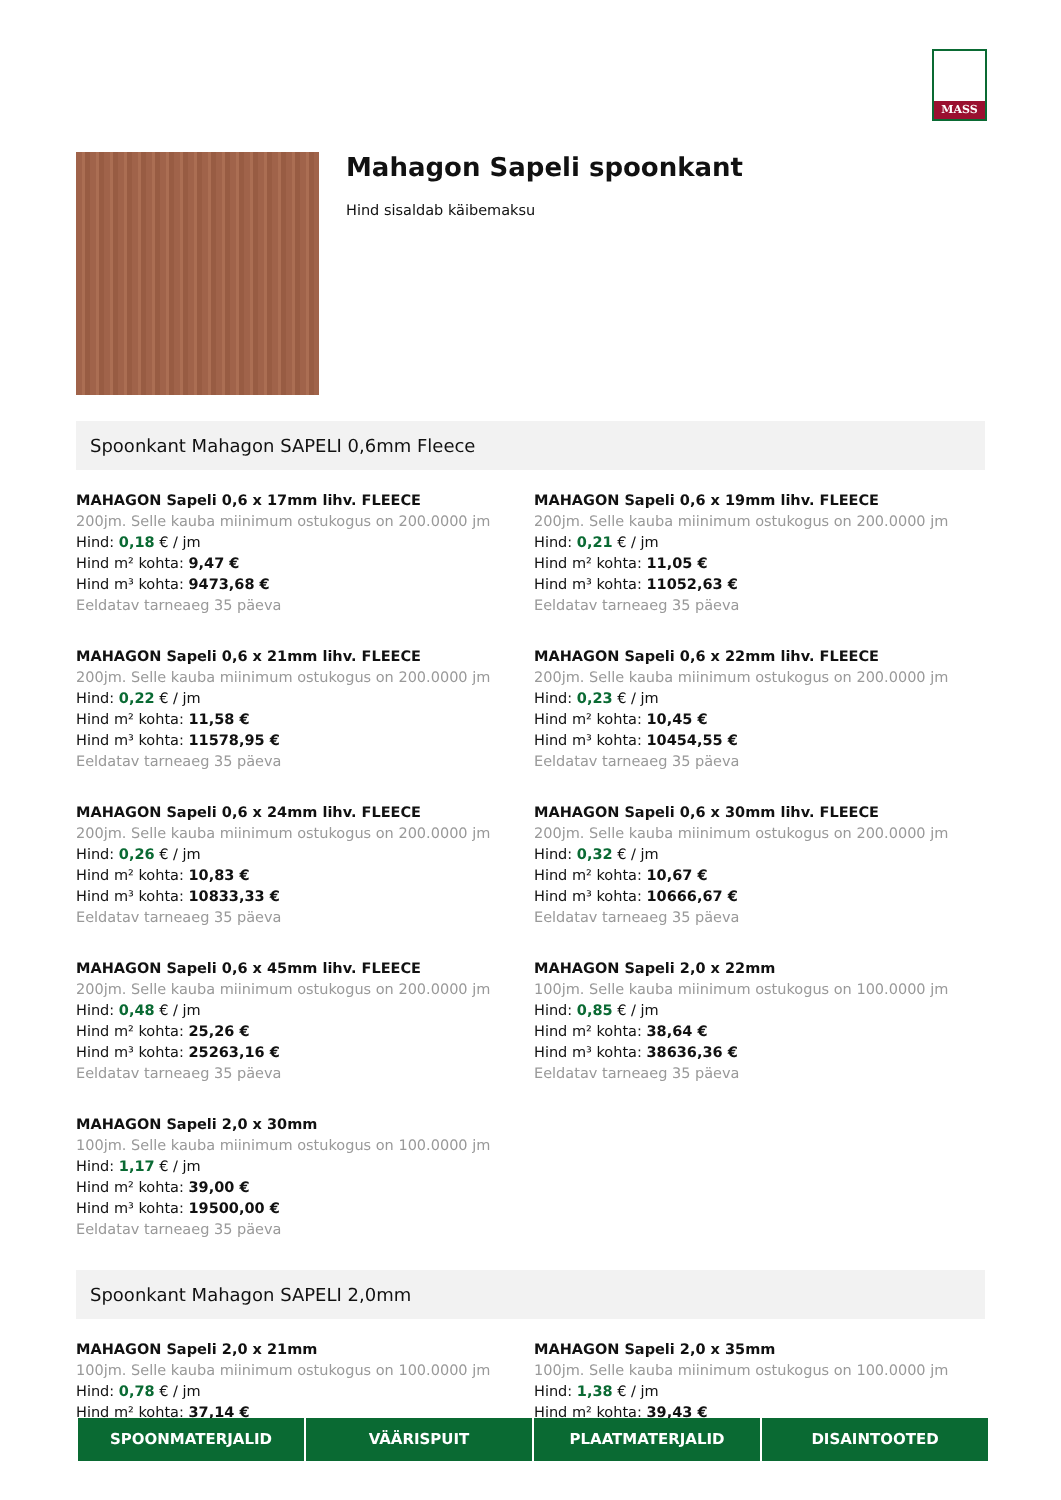MASS
Mahagon Sapeli spoonkant
Hind sisaldab käibemaksu
Spoonkant Mahagon SAPELI 0,6mm Fleece
MAHAGON Sapeli 0,6 x 17mm lihv. FLEECE
200jm. Selle kauba miinimum ostukogus on 200.0000 jm
Hind: 0,18 € / jm
Hind m² kohta: 9,47 €
Hind m³ kohta: 9473,68 €
Eeldatav tarneaeg 35 päeva
MAHAGON Sapeli 0,6 x 19mm lihv. FLEECE
200jm. Selle kauba miinimum ostukogus on 200.0000 jm
Hind: 0,21 € / jm
Hind m² kohta: 11,05 €
Hind m³ kohta: 11052,63 €
Eeldatav tarneaeg 35 päeva
MAHAGON Sapeli 0,6 x 21mm lihv. FLEECE
200jm. Selle kauba miinimum ostukogus on 200.0000 jm
Hind: 0,22 € / jm
Hind m² kohta: 11,58 €
Hind m³ kohta: 11578,95 €
Eeldatav tarneaeg 35 päeva
MAHAGON Sapeli 0,6 x 22mm lihv. FLEECE
200jm. Selle kauba miinimum ostukogus on 200.0000 jm
Hind: 0,23 € / jm
Hind m² kohta: 10,45 €
Hind m³ kohta: 10454,55 €
Eeldatav tarneaeg 35 päeva
MAHAGON Sapeli 0,6 x 24mm lihv. FLEECE
200jm. Selle kauba miinimum ostukogus on 200.0000 jm
Hind: 0,26 € / jm
Hind m² kohta: 10,83 €
Hind m³ kohta: 10833,33 €
Eeldatav tarneaeg 35 päeva
MAHAGON Sapeli 0,6 x 30mm lihv. FLEECE
200jm. Selle kauba miinimum ostukogus on 200.0000 jm
Hind: 0,32 € / jm
Hind m² kohta: 10,67 €
Hind m³ kohta: 10666,67 €
Eeldatav tarneaeg 35 päeva
MAHAGON Sapeli 0,6 x 45mm lihv. FLEECE
200jm. Selle kauba miinimum ostukogus on 200.0000 jm
Hind: 0,48 € / jm
Hind m² kohta: 25,26 €
Hind m³ kohta: 25263,16 €
Eeldatav tarneaeg 35 päeva
MAHAGON Sapeli 2,0 x 22mm
100jm. Selle kauba miinimum ostukogus on 100.0000 jm
Hind: 0,85 € / jm
Hind m² kohta: 38,64 €
Hind m³ kohta: 38636,36 €
Eeldatav tarneaeg 35 päeva
MAHAGON Sapeli 2,0 x 30mm
100jm. Selle kauba miinimum ostukogus on 100.0000 jm
Hind: 1,17 € / jm
Hind m² kohta: 39,00 €
Hind m³ kohta: 19500,00 €
Eeldatav tarneaeg 35 päeva
Spoonkant Mahagon SAPELI 2,0mm
MAHAGON Sapeli 2,0 x 21mm
100jm. Selle kauba miinimum ostukogus on 100.0000 jm
Hind: 0,78 € / jm
Hind m² kohta: 37,14 €
MAHAGON Sapeli 2,0 x 35mm
100jm. Selle kauba miinimum ostukogus on 100.0000 jm
Hind: 1,38 € / jm
Hind m² kohta: 39,43 €
SPOONMATERJALID VÄÄRISPUIT PLAATMATERJALID DISAINTOOTED